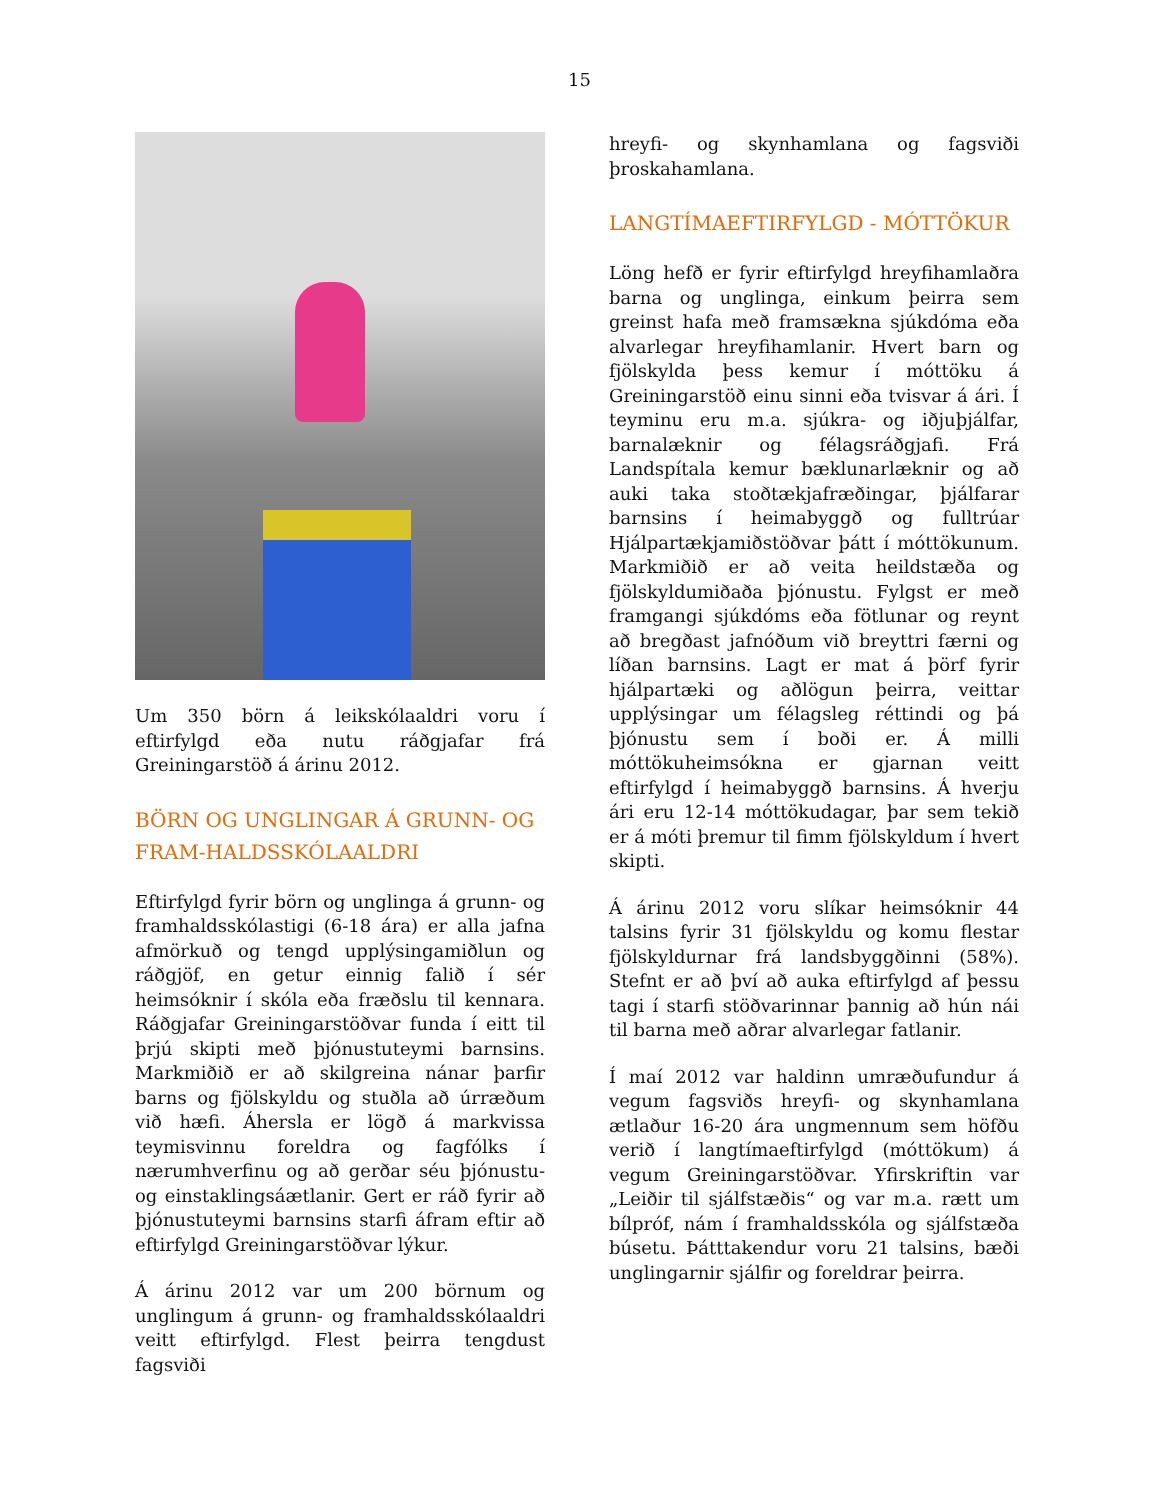15
Um 350 börn á leikskólaaldri voru í eftirfylgd eða nutu ráðgjafar frá Greiningarstöð á árinu 2012.
BÖRN OG UNGLINGAR Á GRUNN- OG FRAM-HALDSSKÓLAALDRI
Eftirfylgd fyrir börn og unglinga á grunn- og framhaldsskólastigi (6-18 ára) er alla jafna afmörkuð og tengd upplýsingamiðlun og ráðgjöf, en getur einnig falið í sér heimsóknir í skóla eða fræðslu til kennara. Ráðgjafar Greiningarstöðvar funda í eitt til þrjú skipti með þjónustuteymi barnsins. Markmiðið er að skilgreina nánar þarfir barns og fjölskyldu og stuðla að úrræðum við hæfi. Áhersla er lögð á markvissa teymisvinnu foreldra og fagfólks í nærumhverfinu og að gerðar séu þjónustu- og einstaklingsáætlanir. Gert er ráð fyrir að þjónustuteymi barnsins starfi áfram eftir að eftirfylgd Greiningarstöðvar lýkur.
Á árinu 2012 var um 200 börnum og unglingum á grunn- og framhaldsskólaaldri veitt eftirfylgd. Flest þeirra tengdust fagsviði
hreyfi- og skynhamlana og fagsviði þroskahamlana.
LANGTÍMAEFTIRFYLGD - MÓTTÖKUR
Löng hefð er fyrir eftirfylgd hreyfihamlaðra barna og unglinga, einkum þeirra sem greinst hafa með framsækna sjúkdóma eða alvarlegar hreyfihamlanir. Hvert barn og fjölskylda þess kemur í móttöku á Greiningarstöð einu sinni eða tvisvar á ári. Í teyminu eru m.a. sjúkra- og iðjuþjálfar, barnalæknir og félagsráðgjafi. Frá Landspítala kemur bæklunarlæknir og að auki taka stoðtækjafræðingar, þjálfarar barnsins í heimabyggð og fulltrúar Hjálpartækjamiðstöðvar þátt í móttökunum. Markmiðið er að veita heildstæða og fjölskyldumiðaða þjónustu. Fylgst er með framgangi sjúkdóms eða fötlunar og reynt að bregðast jafnóðum við breyttri færni og líðan barnsins. Lagt er mat á þörf fyrir hjálpartæki og aðlögun þeirra, veittar upplýsingar um félagsleg réttindi og þá þjónustu sem í boði er. Á milli móttökuheimsókna er gjarnan veitt eftirfylgd í heimabyggð barnsins. Á hverju ári eru 12-14 móttökudagar, þar sem tekið er á móti þremur til fimm fjölskyldum í hvert skipti.
Á árinu 2012 voru slíkar heimsóknir 44 talsins fyrir 31 fjölskyldu og komu flestar fjölskyldurnar frá landsbyggðinni (58%). Stefnt er að því að auka eftirfylgd af þessu tagi í starfi stöðvarinnar þannig að hún nái til barna með aðrar alvarlegar fatlanir.
Í maí 2012 var haldinn umræðufundur á vegum fagsviðs hreyfi- og skynhamlana ætlaður 16-20 ára ungmennum sem höfðu verið í langtímaeftirfylgd (móttökum) á vegum Greiningarstöðvar. Yfirskriftin var „Leiðir til sjálfstæðis“ og var m.a. rætt um bílpróf, nám í framhaldsskóla og sjálfstæða búsetu. Þátttakendur voru 21 talsins, bæði unglingarnir sjálfir og foreldrar þeirra.